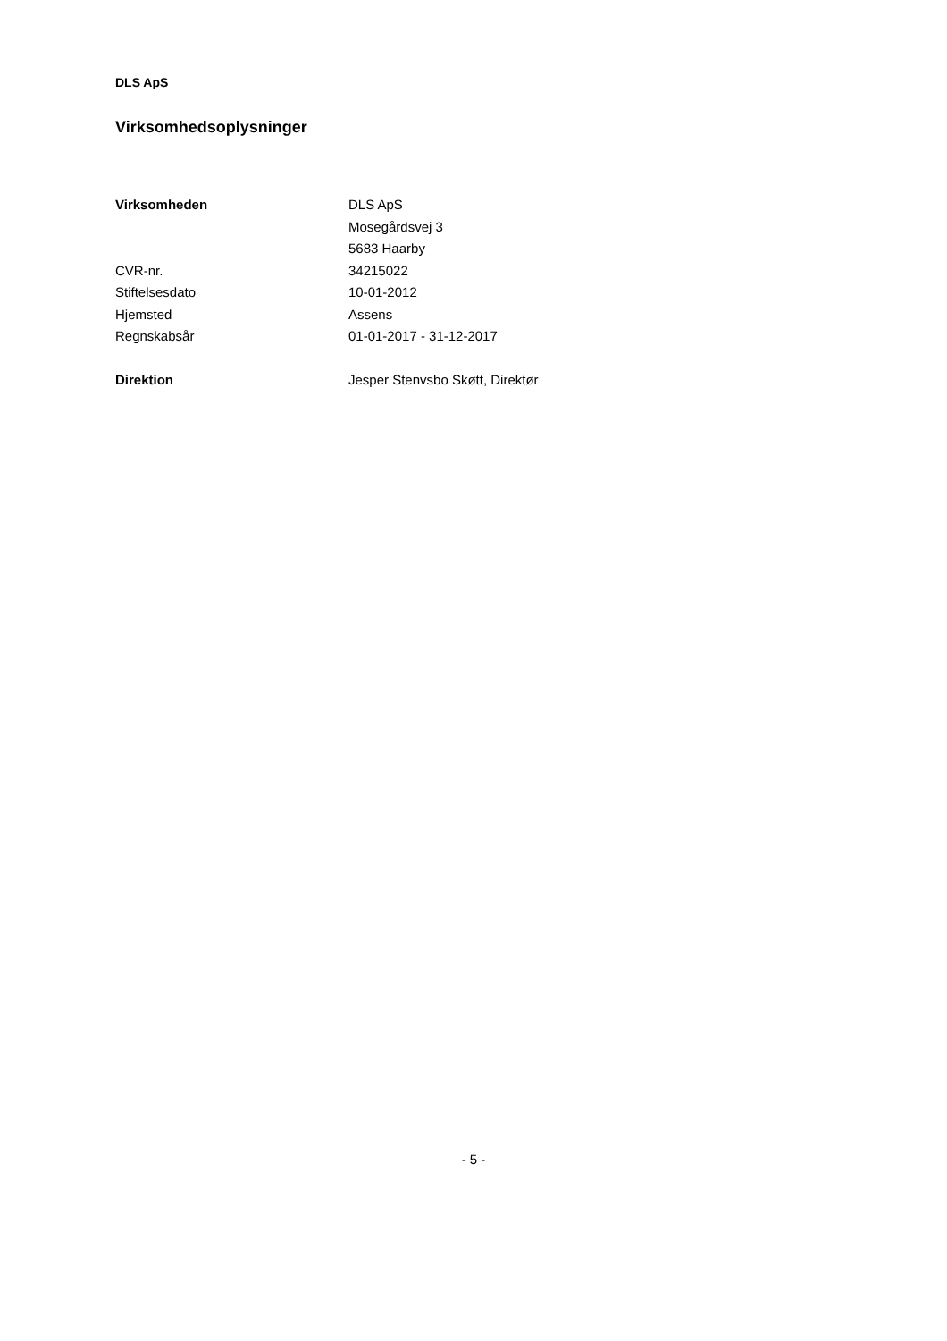DLS ApS
Virksomhedsoplysninger
| Virksomheden | DLS ApS |
| | Mosegårdsvej 3 |
| | 5683 Haarby |
| CVR-nr. | 34215022 |
| Stiftelsesdato | 10-01-2012 |
| Hjemsted | Assens |
| Regnskabsår | 01-01-2017 - 31-12-2017 |
| Direktion | Jesper Stenvsbo Skøtt, Direktør |
- 5 -